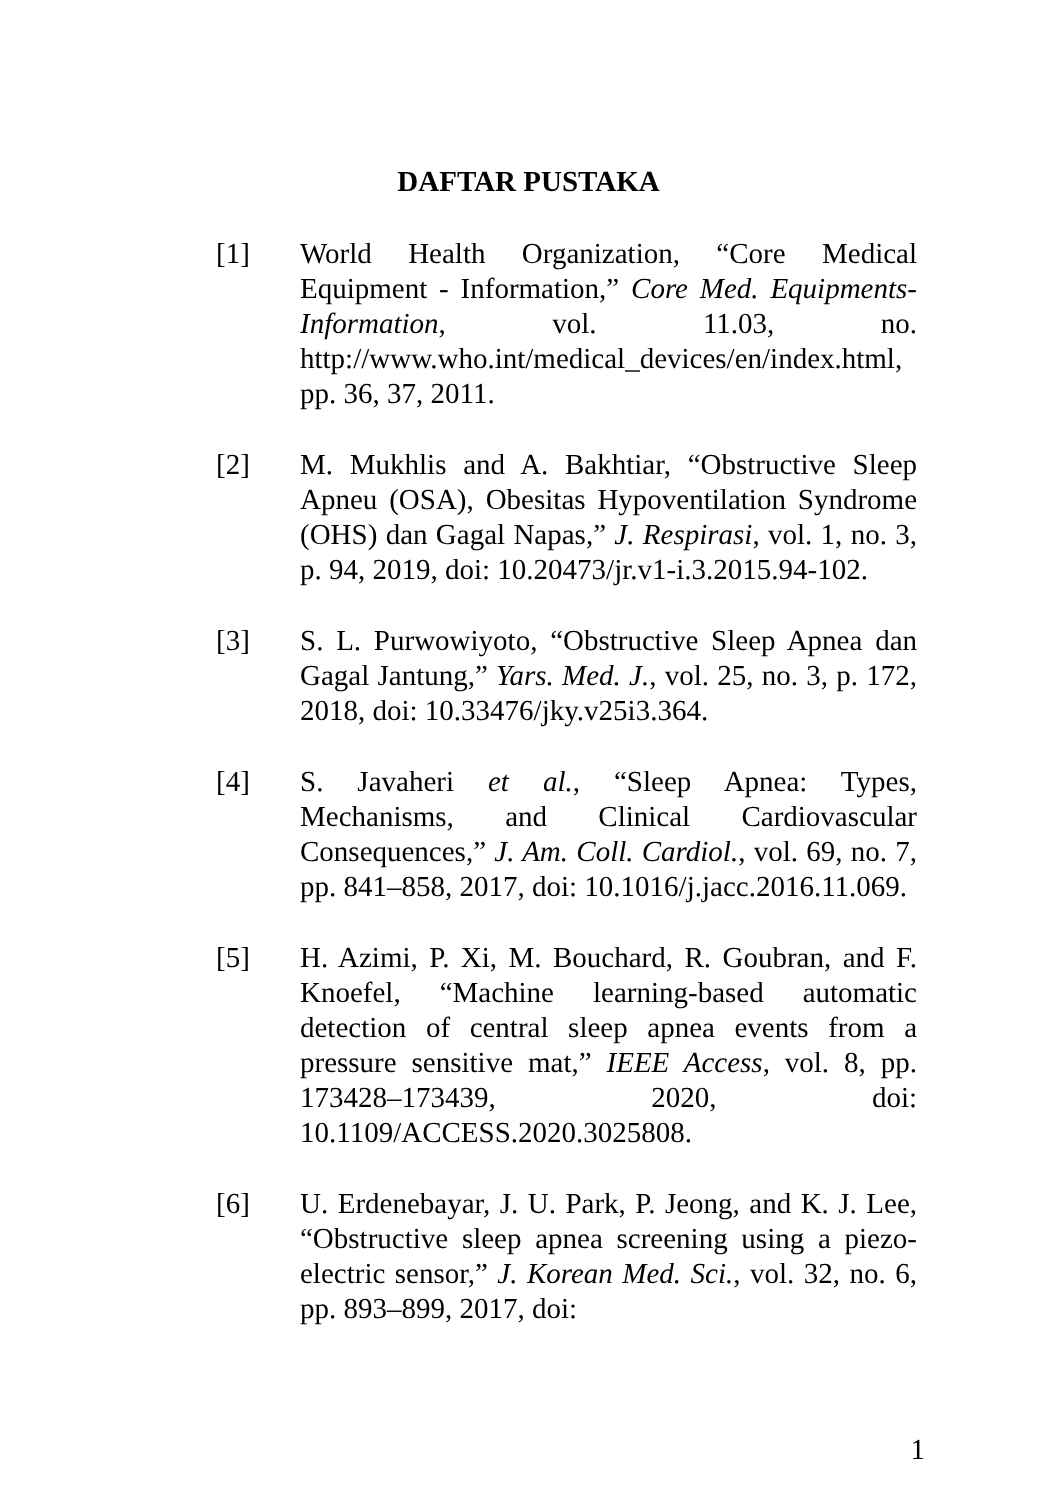DAFTAR PUSTAKA
[1] World Health Organization, “Core Medical Equipment - Information,” Core Med. Equipments-Information, vol. 11.03, no. http://www.who.int/medical_devices/en/index.html, pp. 36, 37, 2011.
[2] M. Mukhlis and A. Bakhtiar, “Obstructive Sleep Apneu (OSA), Obesitas Hypoventilation Syndrome (OHS) dan Gagal Napas,” J. Respirasi, vol. 1, no. 3, p. 94, 2019, doi: 10.20473/jr.v1-i.3.2015.94-102.
[3] S. L. Purwowiyoto, “Obstructive Sleep Apnea dan Gagal Jantung,” Yars. Med. J., vol. 25, no. 3, p. 172, 2018, doi: 10.33476/jky.v25i3.364.
[4] S. Javaheri et al., “Sleep Apnea: Types, Mechanisms, and Clinical Cardiovascular Consequences,” J. Am. Coll. Cardiol., vol. 69, no. 7, pp. 841–858, 2017, doi: 10.1016/j.jacc.2016.11.069.
[5] H. Azimi, P. Xi, M. Bouchard, R. Goubran, and F. Knoefel, “Machine learning-based automatic detection of central sleep apnea events from a pressure sensitive mat,” IEEE Access, vol. 8, pp. 173428–173439, 2020, doi: 10.1109/ACCESS.2020.3025808.
[6] U. Erdenebayar, J. U. Park, P. Jeong, and K. J. Lee, “Obstructive sleep apnea screening using a piezo-electric sensor,” J. Korean Med. Sci., vol. 32, no. 6, pp. 893–899, 2017, doi:
1